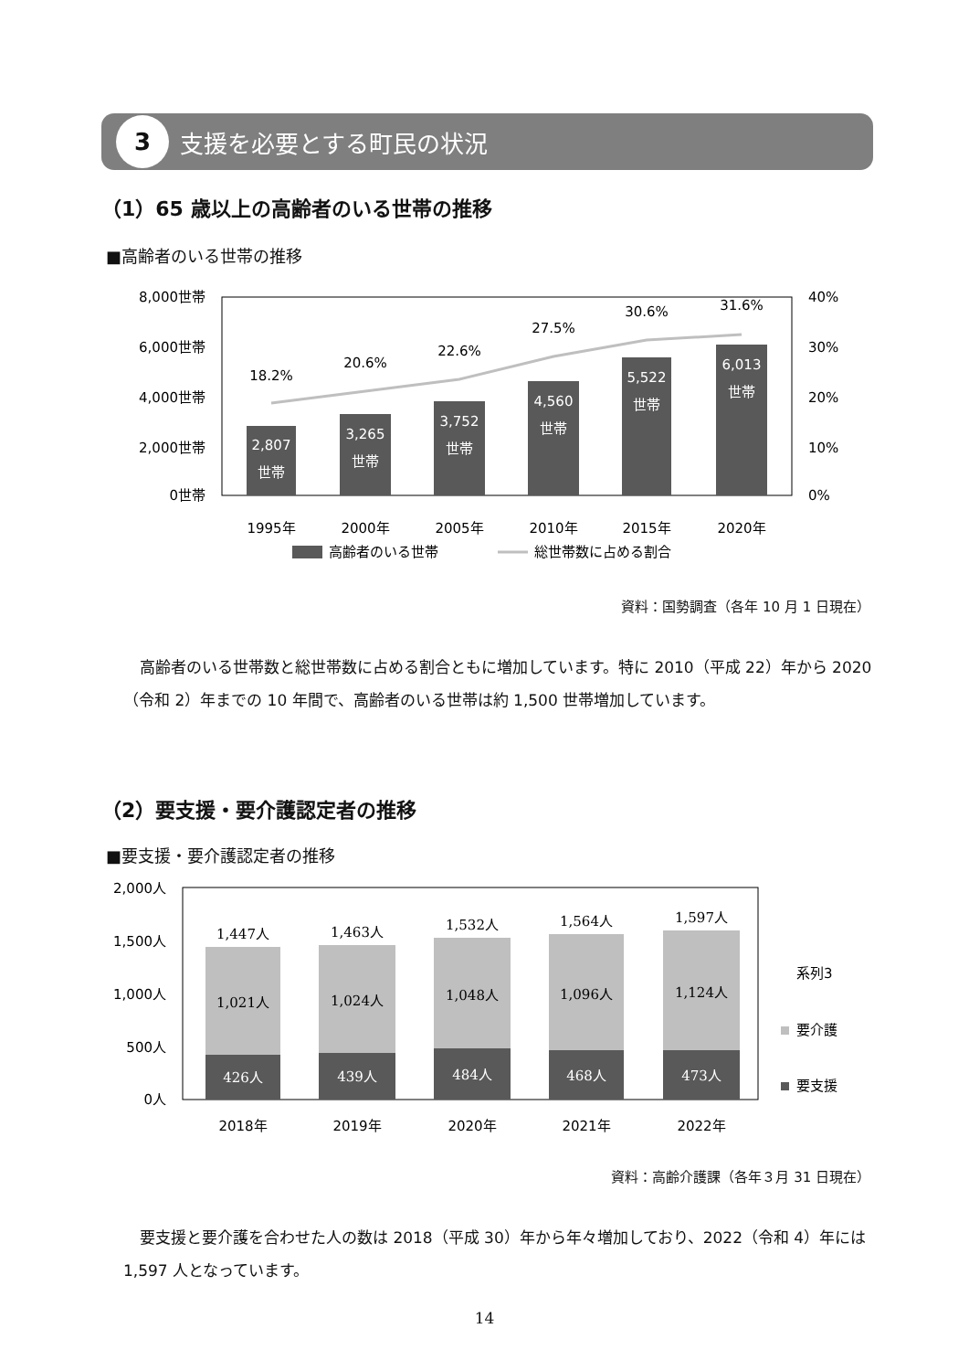3
支援を必要とする町民の状況
（1）65 歳以上の高齢者のいる世帯の推移
■高齢者のいる世帯の推移
8,000世帯
6,000世帯
4,000世帯
2,000世帯
0世帯
40%
30%
20%
10%
0%
2,807
世帯
3,265
世帯
3,752
世帯
4,560
世帯
5,522
世帯
6,013
世帯
18.2%
20.6%
22.6%
27.5%
30.6%
31.6%
1995年
2000年
2005年
2010年
2015年
2020年
高齢者のいる世帯
総世帯数に占める割合
資料：国勢調査（各年 10 月 1 日現在）
高齢者のいる世帯数と総世帯数に占める割合ともに増加しています。特に 2010（平成 22）年から 2020（令和 2）年までの 10 年間で、高齢者のいる世帯は約 1,500 世帯増加しています。
（2）要支援・要介護認定者の推移
■要支援・要介護認定者の推移
2,000人
1,500人
1,000人
500人
0人
1,447人
1,463人
1,532人
1,564人
1,597人
1,021人
1,024人
1,048人
1,096人
1,124人
426人
439人
484人
468人
473人
2018年
2019年
2020年
2021年
2022年
系列3
要介護
要支援
資料：高齢介護課（各年３月 31 日現在）
要支援と要介護を合わせた人の数は 2018（平成 30）年から年々増加しており、2022（令和 4）年には 1,597 人となっています。
14